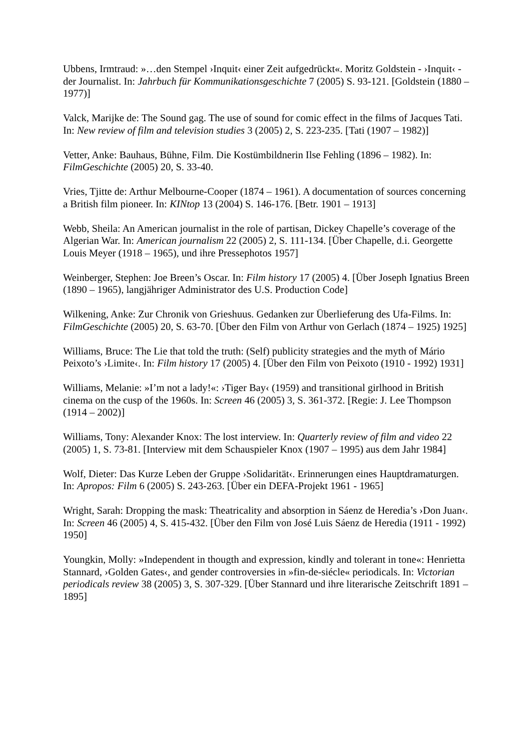Ubbens, Irmtraud: »…den Stempel ›Inquit‹ einer Zeit aufgedrückt«. Moritz Goldstein - ›Inquit‹ - der Journalist. In: Jahrbuch für Kommunikationsgeschichte 7 (2005) S. 93-121. [Goldstein (1880 – 1977)]
Valck, Marijke de: The Sound gag. The use of sound for comic effect in the films of Jacques Tati. In: New review of film and television studies 3 (2005) 2, S. 223-235. [Tati (1907 – 1982)]
Vetter, Anke: Bauhaus, Bühne, Film. Die Kostümbildnerin Ilse Fehling (1896 – 1982). In: FilmGeschichte (2005) 20, S. 33-40.
Vries, Tjitte de: Arthur Melbourne-Cooper (1874 – 1961). A documentation of sources concerning a British film pioneer. In: KINtop 13 (2004) S. 146-176. [Betr. 1901 – 1913]
Webb, Sheila: An American journalist in the role of partisan, Dickey Chapelle’s coverage of the Algerian War. In: American journalism 22 (2005) 2, S. 111-134. [Über Chapelle, d.i. Georgette Louis Meyer (1918 – 1965), und ihre Pressephotos 1957]
Weinberger, Stephen: Joe Breen’s Oscar. In: Film history 17 (2005) 4. [Über Joseph Ignatius Breen (1890 – 1965), langjähriger Administrator des U.S. Production Code]
Wilkening, Anke: Zur Chronik von Grieshuus. Gedanken zur Überlieferung des Ufa-Films. In: FilmGeschichte (2005) 20, S. 63-70. [Über den Film von Arthur von Gerlach (1874 – 1925) 1925]
Williams, Bruce: The Lie that told the truth: (Self) publicity strategies and the myth of Mário Peixoto’s ›Limite‹. In: Film history 17 (2005) 4. [Über den Film von Peixoto (1910 - 1992) 1931]
Williams, Melanie: »I’m not a lady!«: ›Tiger Bay‹ (1959) and transitional girlhood in British cinema on the cusp of the 1960s. In: Screen 46 (2005) 3, S. 361-372. [Regie: J. Lee Thompson (1914 – 2002)]
Williams, Tony: Alexander Knox: The lost interview. In: Quarterly review of film and video 22 (2005) 1, S. 73-81. [Interview mit dem Schauspieler Knox (1907 – 1995) aus dem Jahr 1984]
Wolf, Dieter: Das Kurze Leben der Gruppe ›Solidarität‹. Erinnerungen eines Hauptdramaturgen. In: Apropos: Film 6 (2005) S. 243-263. [Über ein DEFA-Projekt 1961 - 1965]
Wright, Sarah: Dropping the mask: Theatricality and absorption in Sáenz de Heredia’s ›Don Juan‹. In: Screen 46 (2005) 4, S. 415-432. [Über den Film von José Luis Sáenz de Heredia (1911 - 1992) 1950]
Youngkin, Molly: »Independent in thougth and expression, kindly and tolerant in tone«: Henrietta Stannard, ›Golden Gates‹, and gender controversies in »fin-de-siécle« periodicals. In: Victorian periodicals review 38 (2005) 3, S. 307-329. [Über Stannard und ihre literarische Zeitschrift 1891 – 1895]